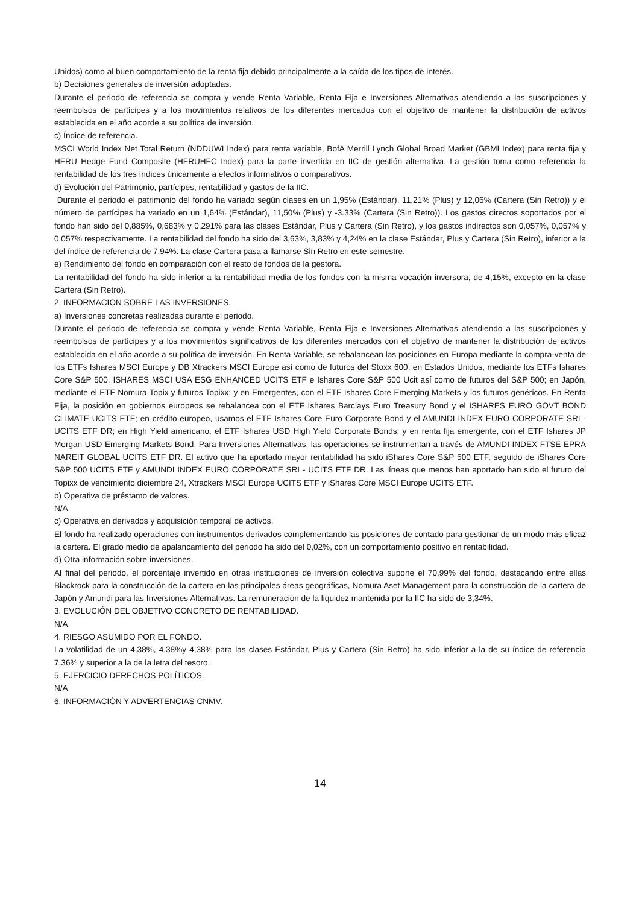Unidos) como al buen comportamiento de la renta fija debido principalmente a la caída de los tipos de interés.
b) Decisiones generales de inversión adoptadas.
Durante el periodo de referencia se compra y vende Renta Variable, Renta Fija e Inversiones Alternativas atendiendo a las suscripciones y reembolsos de partícipes y a los movimientos relativos de los diferentes mercados con el objetivo de mantener la distribución de activos establecida en el año acorde a su política de inversión.
c) Índice de referencia.
MSCI World Index Net Total Return (NDDUWI Index) para renta variable, BofA Merrill Lynch Global Broad Market (GBMI Index) para renta fija y HFRU Hedge Fund Composite (HFRUHFC Index) para la parte invertida en IIC de gestión alternativa. La gestión toma como referencia la rentabilidad de los tres índices únicamente a efectos informativos o comparativos.
d) Evolución del Patrimonio, partícipes, rentabilidad y gastos de la IIC.
Durante el periodo el patrimonio del fondo ha variado según clases en un 1,95% (Estándar), 11,21% (Plus) y 12,06% (Cartera (Sin Retro)) y el número de partícipes ha variado en un 1,64% (Estándar), 11,50% (Plus) y -3.33% (Cartera (Sin Retro)). Los gastos directos soportados por el fondo han sido del 0,885%, 0,683% y 0,291% para las clases Estándar, Plus y Cartera (Sin Retro), y los gastos indirectos son 0,057%, 0,057% y 0,057% respectivamente. La rentabilidad del fondo ha sido del 3,63%, 3,83% y 4,24% en la clase Estándar, Plus y Cartera (Sin Retro), inferior a la del índice de referencia de 7,94%. La clase Cartera pasa a llamarse Sin Retro en este semestre.
e) Rendimiento del fondo en comparación con el resto de fondos de la gestora.
La rentabilidad del fondo ha sido inferior a la rentabilidad media de los fondos con la misma vocación inversora, de 4,15%, excepto en la clase Cartera (Sin Retro).
2. INFORMACION SOBRE LAS INVERSIONES.
a) Inversiones concretas realizadas durante el periodo.
Durante el periodo de referencia se compra y vende Renta Variable, Renta Fija e Inversiones Alternativas atendiendo a las suscripciones y reembolsos de partícipes y a los movimientos significativos de los diferentes mercados con el objetivo de mantener la distribución de activos establecida en el año acorde a su política de inversión. En Renta Variable, se rebalancean las posiciones en Europa mediante la compra-venta de los ETFs Ishares MSCI Europe y DB Xtrackers MSCI Europe así como de futuros del Stoxx 600; en Estados Unidos, mediante los ETFs Ishares Core S&P 500, ISHARES MSCI USA ESG ENHANCED UCITS ETF e Ishares Core S&P 500 Ucit así como de futuros del S&P 500; en Japón, mediante el ETF Nomura Topix y futuros Topixx; y en Emergentes, con el ETF Ishares Core Emerging Markets y los futuros genéricos. En Renta Fija, la posición en gobiernos europeos se rebalancea con el ETF Ishares Barclays Euro Treasury Bond y el ISHARES EURO GOVT BOND CLIMATE UCITS ETF; en crédito europeo, usamos el ETF Ishares Core Euro Corporate Bond y el AMUNDI INDEX EURO CORPORATE SRI - UCITS ETF DR; en High Yield americano, el ETF Ishares USD High Yield Corporate Bonds; y en renta fija emergente, con el ETF Ishares JP Morgan USD Emerging Markets Bond. Para Inversiones Alternativas, las operaciones se instrumentan a través de AMUNDI INDEX FTSE EPRA NAREIT GLOBAL UCITS ETF DR. El activo que ha aportado mayor rentabilidad ha sido iShares Core S&P 500 ETF, seguido de iShares Core S&P 500 UCITS ETF y AMUNDI INDEX EURO CORPORATE SRI - UCITS ETF DR. Las líneas que menos han aportado han sido el futuro del Topixx de vencimiento diciembre 24, Xtrackers MSCI Europe UCITS ETF y iShares Core MSCI Europe UCITS ETF.
b) Operativa de préstamo de valores.
N/A
c) Operativa en derivados y adquisición temporal de activos.
El fondo ha realizado operaciones con instrumentos derivados complementando las posiciones de contado para gestionar de un modo más eficaz la cartera. El grado medio de apalancamiento del periodo ha sido del 0,02%, con un comportamiento positivo en rentabilidad.
d) Otra información sobre inversiones.
Al final del periodo, el porcentaje invertido en otras instituciones de inversión colectiva supone el 70,99% del fondo, destacando entre ellas Blackrock para la construcción de la cartera en las principales áreas geográficas, Nomura Aset Management para la construcción de la cartera de Japón y Amundi para las Inversiones Alternativas. La remuneración de la liquidez mantenida por la IIC ha sido de 3,34%.
3. EVOLUCIÓN DEL OBJETIVO CONCRETO DE RENTABILIDAD.
N/A
4. RIESGO ASUMIDO POR EL FONDO.
La volatilidad de un 4,38%, 4,38%y 4,38% para las clases Estándar, Plus y Cartera (Sin Retro) ha sido inferior a la de su índice de referencia 7,36% y superior a la de la letra del tesoro.
5. EJERCICIO DERECHOS POLÍTICOS.
N/A
6. INFORMACIÓN Y ADVERTENCIAS CNMV.
14